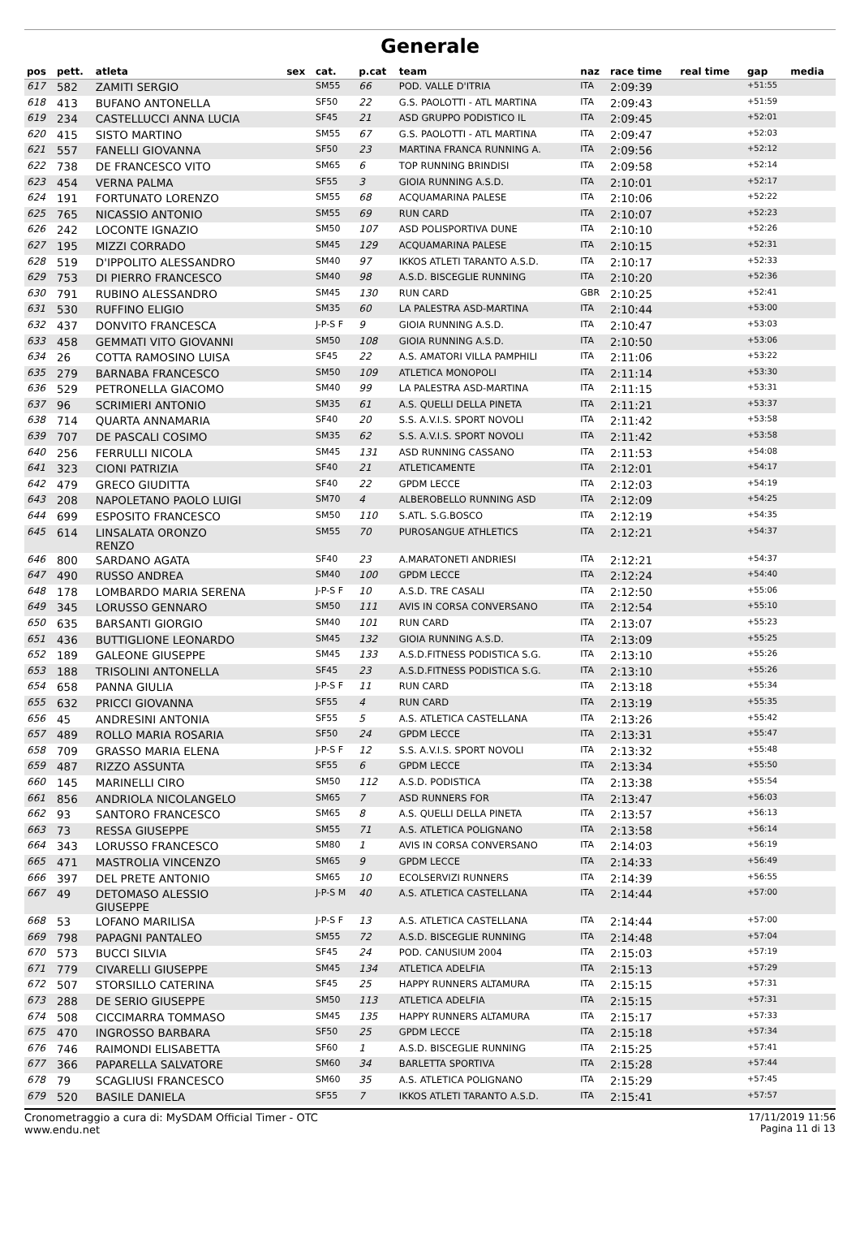Generale
| pos | pett. | atleta | sex | cat. | p.cat | team | naz | race time | real time | gap | media |
| --- | --- | --- | --- | --- | --- | --- | --- | --- | --- | --- | --- |
| 617 | 582 | ZAMITI SERGIO | | SM55 | 66 | POD. VALLE D'ITRIA | ITA | 2:09:39 | | +51:55 | |
| 618 | 413 | BUFANO ANTONELLA | | SF50 | 22 | G.S. PAOLOTTI - ATL MARTINA | ITA | 2:09:43 | | +51:59 | |
| 619 | 234 | CASTELLUCCI ANNA LUCIA | | SF45 | 21 | ASD GRUPPO PODISTICO IL | ITA | 2:09:45 | | +52:01 | |
| 620 | 415 | SISTO MARTINO | | SM55 | 67 | G.S. PAOLOTTI - ATL MARTINA | ITA | 2:09:47 | | +52:03 | |
| 621 | 557 | FANELLI GIOVANNA | | SF50 | 23 | MARTINA FRANCA RUNNING A. | ITA | 2:09:56 | | +52:12 | |
| 622 | 738 | DE FRANCESCO VITO | | SM65 | 6 | TOP RUNNING BRINDISI | ITA | 2:09:58 | | +52:14 | |
| 623 | 454 | VERNA PALMA | | SF55 | 3 | GIOIA RUNNING A.S.D. | ITA | 2:10:01 | | +52:17 | |
| 624 | 191 | FORTUNATO LORENZO | | SM55 | 68 | ACQUAMARINA PALESE | ITA | 2:10:06 | | +52:22 | |
| 625 | 765 | NICASSIO ANTONIO | | SM55 | 69 | RUN CARD | ITA | 2:10:07 | | +52:23 | |
| 626 | 242 | LOCONTE IGNAZIO | | SM50 | 107 | ASD POLISPORTIVA DUNE | ITA | 2:10:10 | | +52:26 | |
| 627 | 195 | MIZZI CORRADO | | SM45 | 129 | ACQUAMARINA PALESE | ITA | 2:10:15 | | +52:31 | |
| 628 | 519 | D'IPPOLITO ALESSANDRO | | SM40 | 97 | IKKOS ATLETI TARANTO A.S.D. | ITA | 2:10:17 | | +52:33 | |
| 629 | 753 | DI PIERRO FRANCESCO | | SM40 | 98 | A.S.D. BISCEGLIE RUNNING | ITA | 2:10:20 | | +52:36 | |
| 630 | 791 | RUBINO ALESSANDRO | | SM45 | 130 | RUN CARD | GBR | 2:10:25 | | +52:41 | |
| 631 | 530 | RUFFINO ELIGIO | | SM35 | 60 | LA PALESTRA ASD-MARTINA | ITA | 2:10:44 | | +53:00 | |
| 632 | 437 | DONVITO FRANCESCA | | J-P-S F | 9 | GIOIA RUNNING A.S.D. | ITA | 2:10:47 | | +53:03 | |
| 633 | 458 | GEMMATI VITO GIOVANNI | | SM50 | 108 | GIOIA RUNNING A.S.D. | ITA | 2:10:50 | | +53:06 | |
| 634 | 26 | COTTA RAMOSINO LUISA | | SF45 | 22 | A.S. AMATORI VILLA PAMPHILI | ITA | 2:11:06 | | +53:22 | |
| 635 | 279 | BARNABA FRANCESCO | | SM50 | 109 | ATLETICA MONOPOLI | ITA | 2:11:14 | | +53:30 | |
| 636 | 529 | PETRONELLA GIACOMO | | SM40 | 99 | LA PALESTRA ASD-MARTINA | ITA | 2:11:15 | | +53:31 | |
| 637 | 96 | SCRIMIERI ANTONIO | | SM35 | 61 | A.S. QUELLI DELLA PINETA | ITA | 2:11:21 | | +53:37 | |
| 638 | 714 | QUARTA ANNAMARIA | | SF40 | 20 | S.S. A.V.I.S. SPORT NOVOLI | ITA | 2:11:42 | | +53:58 | |
| 639 | 707 | DE PASCALI COSIMO | | SM35 | 62 | S.S. A.V.I.S. SPORT NOVOLI | ITA | 2:11:42 | | +53:58 | |
| 640 | 256 | FERRULLI NICOLA | | SM45 | 131 | ASD RUNNING CASSANO | ITA | 2:11:53 | | +54:08 | |
| 641 | 323 | CIONI PATRIZIA | | SF40 | 21 | ATLETICAMENTE | ITA | 2:12:01 | | +54:17 | |
| 642 | 479 | GRECO GIUDITTA | | SF40 | 22 | GPDM LECCE | ITA | 2:12:03 | | +54:19 | |
| 643 | 208 | NAPOLETANO PAOLO LUIGI | | SM70 | 4 | ALBEROBELLO RUNNING ASD | ITA | 2:12:09 | | +54:25 | |
| 644 | 699 | ESPOSITO FRANCESCO | | SM50 | 110 | S.ATL. S.G.BOSCO | ITA | 2:12:19 | | +54:35 | |
| 645 | 614 | LINSALATA ORONZO RENZO | | SM55 | 70 | PUROSANGUE ATHLETICS | ITA | 2:12:21 | | +54:37 | |
| 646 | 800 | SARDANO AGATA | | SF40 | 23 | A.MARATONETI ANDRIESI | ITA | 2:12:21 | | +54:37 | |
| 647 | 490 | RUSSO ANDREA | | SM40 | 100 | GPDM LECCE | ITA | 2:12:24 | | +54:40 | |
| 648 | 178 | LOMBARDO MARIA SERENA | | J-P-S F | 10 | A.S.D. TRE CASALI | ITA | 2:12:50 | | +55:06 | |
| 649 | 345 | LORUSSO GENNARO | | SM50 | 111 | AVIS IN CORSA CONVERSANO | ITA | 2:12:54 | | +55:10 | |
| 650 | 635 | BARSANTI GIORGIO | | SM40 | 101 | RUN CARD | ITA | 2:13:07 | | +55:23 | |
| 651 | 436 | BUTTIGLIONE LEONARDO | | SM45 | 132 | GIOIA RUNNING A.S.D. | ITA | 2:13:09 | | +55:25 | |
| 652 | 189 | GALEONE GIUSEPPE | | SM45 | 133 | A.S.D.FITNESS PODISTICA S.G. | ITA | 2:13:10 | | +55:26 | |
| 653 | 188 | TRISOLINI ANTONELLA | | SF45 | 23 | A.S.D.FITNESS PODISTICA S.G. | ITA | 2:13:10 | | +55:26 | |
| 654 | 658 | PANNA GIULIA | | J-P-S F | 11 | RUN CARD | ITA | 2:13:18 | | +55:34 | |
| 655 | 632 | PRICCI GIOVANNA | | SF55 | 4 | RUN CARD | ITA | 2:13:19 | | +55:35 | |
| 656 | 45 | ANDRESINI ANTONIA | | SF55 | 5 | A.S. ATLETICA CASTELLANA | ITA | 2:13:26 | | +55:42 | |
| 657 | 489 | ROLLO MARIA ROSARIA | | SF50 | 24 | GPDM LECCE | ITA | 2:13:31 | | +55:47 | |
| 658 | 709 | GRASSO MARIA ELENA | | J-P-S F | 12 | S.S. A.V.I.S. SPORT NOVOLI | ITA | 2:13:32 | | +55:48 | |
| 659 | 487 | RIZZO ASSUNTA | | SF55 | 6 | GPDM LECCE | ITA | 2:13:34 | | +55:50 | |
| 660 | 145 | MARINELLI CIRO | | SM50 | 112 | A.S.D. PODISTICA | ITA | 2:13:38 | | +55:54 | |
| 661 | 856 | ANDRIOLA NICOLANGELO | | SM65 | 7 | ASD RUNNERS FOR | ITA | 2:13:47 | | +56:03 | |
| 662 | 93 | SANTORO FRANCESCO | | SM65 | 8 | A.S. QUELLI DELLA PINETA | ITA | 2:13:57 | | +56:13 | |
| 663 | 73 | RESSA GIUSEPPE | | SM55 | 71 | A.S. ATLETICA POLIGNANO | ITA | 2:13:58 | | +56:14 | |
| 664 | 343 | LORUSSO FRANCESCO | | SM80 | 1 | AVIS IN CORSA CONVERSANO | ITA | 2:14:03 | | +56:19 | |
| 665 | 471 | MASTROLIA VINCENZO | | SM65 | 9 | GPDM LECCE | ITA | 2:14:33 | | +56:49 | |
| 666 | 397 | DEL PRETE ANTONIO | | SM65 | 10 | ECOLSERVIZI RUNNERS | ITA | 2:14:39 | | +56:55 | |
| 667 | 49 | DETOMASO ALESSIO GIUSEPPE | | J-P-S M | 40 | A.S. ATLETICA CASTELLANA | ITA | 2:14:44 | | +57:00 | |
| 668 | 53 | LOFANO MARILISA | | J-P-S F | 13 | A.S. ATLETICA CASTELLANA | ITA | 2:14:44 | | +57:00 | |
| 669 | 798 | PAPAGNI PANTALEO | | SM55 | 72 | A.S.D. BISCEGLIE RUNNING | ITA | 2:14:48 | | +57:04 | |
| 670 | 573 | BUCCI SILVIA | | SF45 | 24 | POD. CANUSIUM 2004 | ITA | 2:15:03 | | +57:19 | |
| 671 | 779 | CIVARELLI GIUSEPPE | | SM45 | 134 | ATLETICA ADELFIA | ITA | 2:15:13 | | +57:29 | |
| 672 | 507 | STORSILLO CATERINA | | SF45 | 25 | HAPPY RUNNERS ALTAMURA | ITA | 2:15:15 | | +57:31 | |
| 673 | 288 | DE SERIO GIUSEPPE | | SM50 | 113 | ATLETICA ADELFIA | ITA | 2:15:15 | | +57:31 | |
| 674 | 508 | CICCIMARRA TOMMASO | | SM45 | 135 | HAPPY RUNNERS ALTAMURA | ITA | 2:15:17 | | +57:33 | |
| 675 | 470 | INGROSSO BARBARA | | SF50 | 25 | GPDM LECCE | ITA | 2:15:18 | | +57:34 | |
| 676 | 746 | RAIMONDI ELISABETTA | | SF60 | 1 | A.S.D. BISCEGLIE RUNNING | ITA | 2:15:25 | | +57:41 | |
| 677 | 366 | PAPARELLA SALVATORE | | SM60 | 34 | BARLETTA SPORTIVA | ITA | 2:15:28 | | +57:44 | |
| 678 | 79 | SCAGLIUSI FRANCESCO | | SM60 | 35 | A.S. ATLETICA POLIGNANO | ITA | 2:15:29 | | +57:45 | |
| 679 | 520 | BASILE DANIELA | | SF55 | 7 | IKKOS ATLETI TARANTO A.S.D. | ITA | 2:15:41 | | +57:57 | |
Cronometraggio a cura di: MySDAM Official Timer - OTC
www.endu.net
17/11/2019 11:56
Pagina 11 di 13